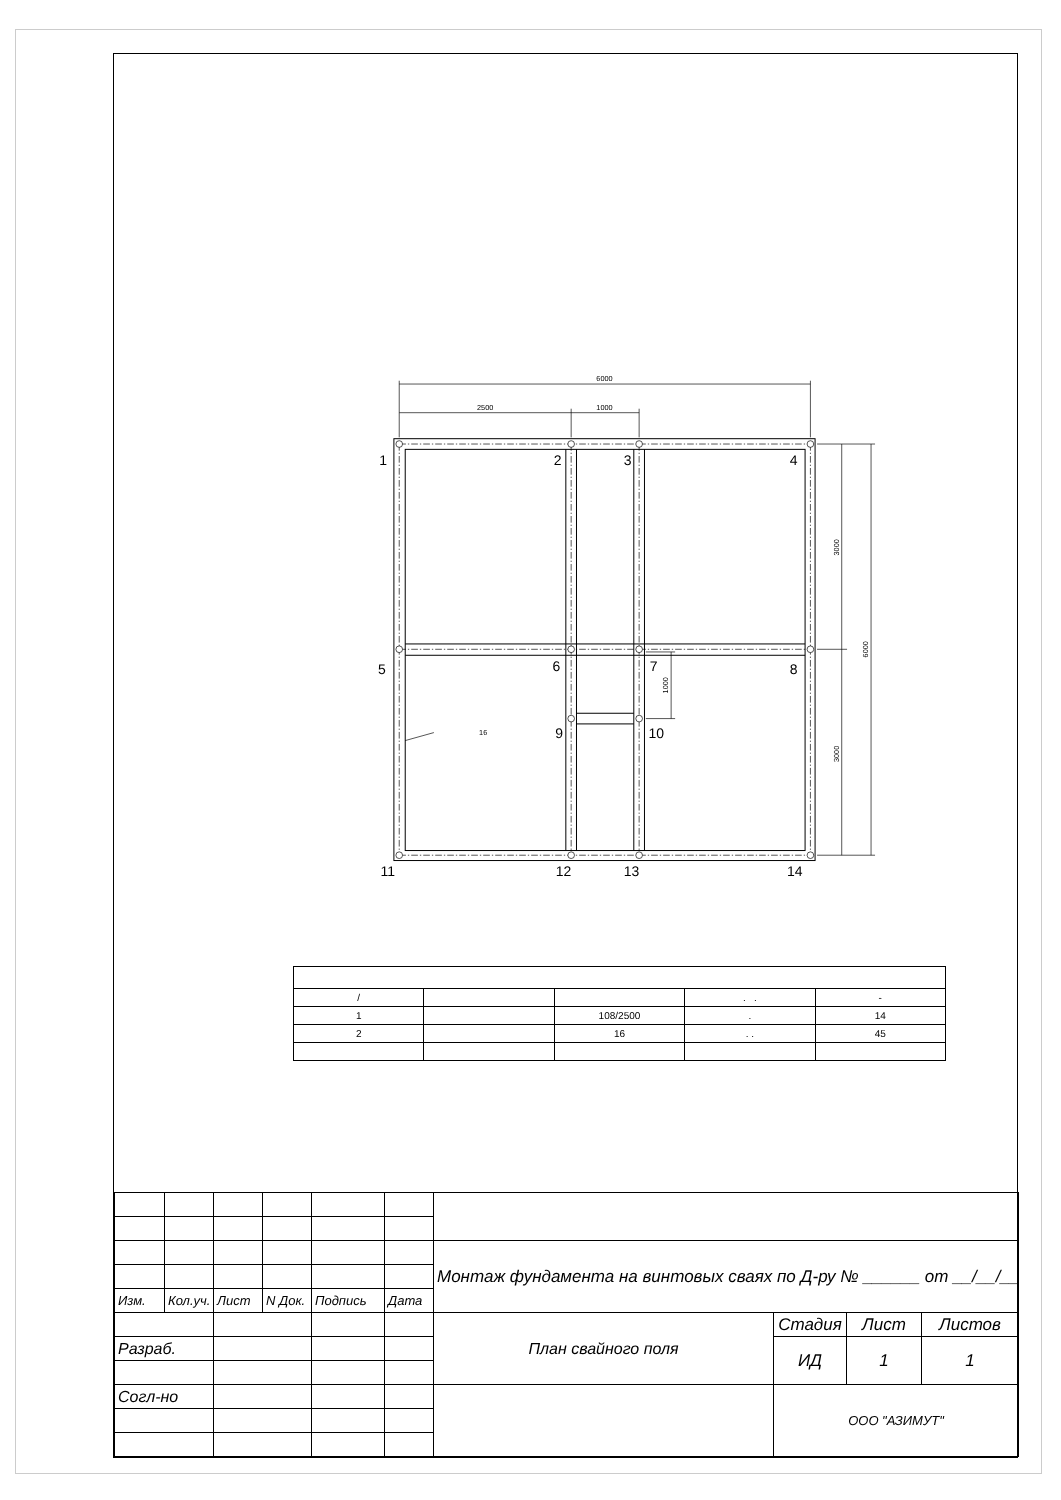6000
2500
1000
16
3000
3000
6000
1000
1
2
3
4
5
6
7
8
9
10
11
12
13
14
| / | | | . . | - |
| 1 | | 108/2500 | . | 14 |
| 2 | | 16 | . . | 45 |
| | | | | | | Монтаж фундамента на винтовых сваях по Д-ру № ______ от __/__/__ | | | |
| Изм. | Кол.уч. | Лист | N Док. | Подпись | Дата | | | | |
| | | | | | | План свайного поля | Стадия | Лист | Листов |
| Разраб. | | | | | | | ИД | 1 | 1 |
| Согл-но | | | | | | | ООО "АЗИМУТ" | | |